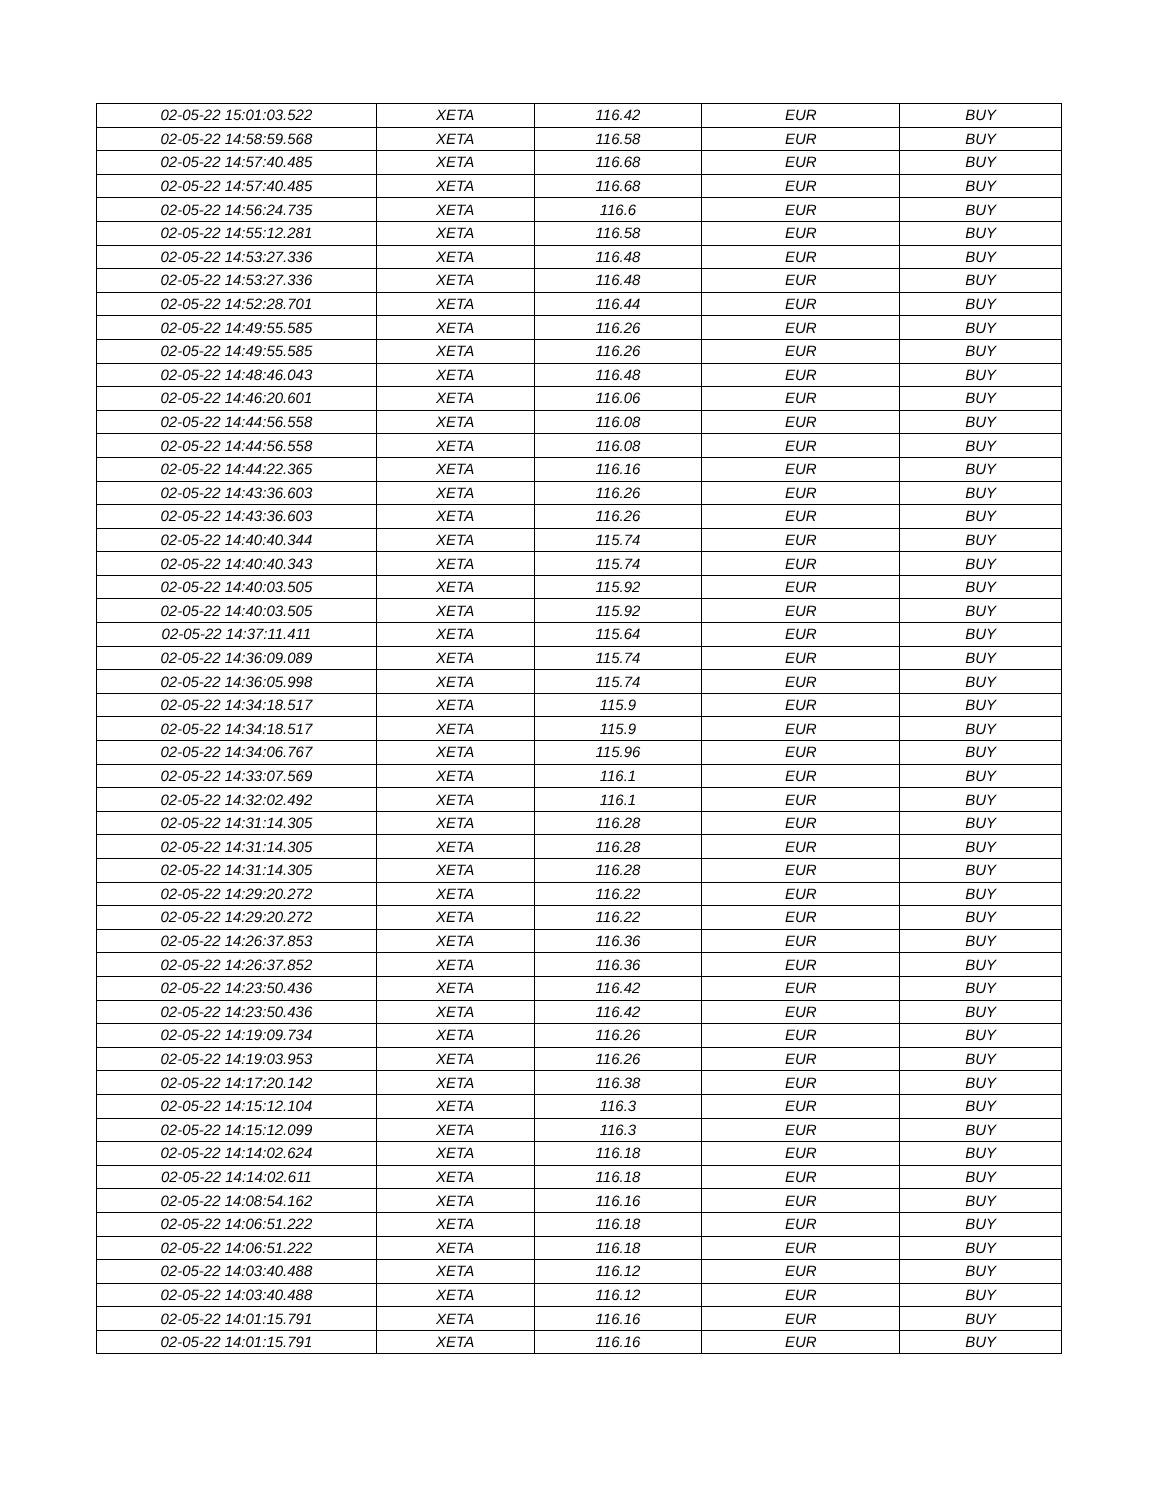| 02-05-22 15:01:03.522 | XETA | 116.42 | EUR | BUY |
| 02-05-22 14:58:59.568 | XETA | 116.58 | EUR | BUY |
| 02-05-22 14:57:40.485 | XETA | 116.68 | EUR | BUY |
| 02-05-22 14:57:40.485 | XETA | 116.68 | EUR | BUY |
| 02-05-22 14:56:24.735 | XETA | 116.6 | EUR | BUY |
| 02-05-22 14:55:12.281 | XETA | 116.58 | EUR | BUY |
| 02-05-22 14:53:27.336 | XETA | 116.48 | EUR | BUY |
| 02-05-22 14:53:27.336 | XETA | 116.48 | EUR | BUY |
| 02-05-22 14:52:28.701 | XETA | 116.44 | EUR | BUY |
| 02-05-22 14:49:55.585 | XETA | 116.26 | EUR | BUY |
| 02-05-22 14:49:55.585 | XETA | 116.26 | EUR | BUY |
| 02-05-22 14:48:46.043 | XETA | 116.48 | EUR | BUY |
| 02-05-22 14:46:20.601 | XETA | 116.06 | EUR | BUY |
| 02-05-22 14:44:56.558 | XETA | 116.08 | EUR | BUY |
| 02-05-22 14:44:56.558 | XETA | 116.08 | EUR | BUY |
| 02-05-22 14:44:22.365 | XETA | 116.16 | EUR | BUY |
| 02-05-22 14:43:36.603 | XETA | 116.26 | EUR | BUY |
| 02-05-22 14:43:36.603 | XETA | 116.26 | EUR | BUY |
| 02-05-22 14:40:40.344 | XETA | 115.74 | EUR | BUY |
| 02-05-22 14:40:40.343 | XETA | 115.74 | EUR | BUY |
| 02-05-22 14:40:03.505 | XETA | 115.92 | EUR | BUY |
| 02-05-22 14:40:03.505 | XETA | 115.92 | EUR | BUY |
| 02-05-22 14:37:11.411 | XETA | 115.64 | EUR | BUY |
| 02-05-22 14:36:09.089 | XETA | 115.74 | EUR | BUY |
| 02-05-22 14:36:05.998 | XETA | 115.74 | EUR | BUY |
| 02-05-22 14:34:18.517 | XETA | 115.9 | EUR | BUY |
| 02-05-22 14:34:18.517 | XETA | 115.9 | EUR | BUY |
| 02-05-22 14:34:06.767 | XETA | 115.96 | EUR | BUY |
| 02-05-22 14:33:07.569 | XETA | 116.1 | EUR | BUY |
| 02-05-22 14:32:02.492 | XETA | 116.1 | EUR | BUY |
| 02-05-22 14:31:14.305 | XETA | 116.28 | EUR | BUY |
| 02-05-22 14:31:14.305 | XETA | 116.28 | EUR | BUY |
| 02-05-22 14:31:14.305 | XETA | 116.28 | EUR | BUY |
| 02-05-22 14:29:20.272 | XETA | 116.22 | EUR | BUY |
| 02-05-22 14:29:20.272 | XETA | 116.22 | EUR | BUY |
| 02-05-22 14:26:37.853 | XETA | 116.36 | EUR | BUY |
| 02-05-22 14:26:37.852 | XETA | 116.36 | EUR | BUY |
| 02-05-22 14:23:50.436 | XETA | 116.42 | EUR | BUY |
| 02-05-22 14:23:50.436 | XETA | 116.42 | EUR | BUY |
| 02-05-22 14:19:09.734 | XETA | 116.26 | EUR | BUY |
| 02-05-22 14:19:03.953 | XETA | 116.26 | EUR | BUY |
| 02-05-22 14:17:20.142 | XETA | 116.38 | EUR | BUY |
| 02-05-22 14:15:12.104 | XETA | 116.3 | EUR | BUY |
| 02-05-22 14:15:12.099 | XETA | 116.3 | EUR | BUY |
| 02-05-22 14:14:02.624 | XETA | 116.18 | EUR | BUY |
| 02-05-22 14:14:02.611 | XETA | 116.18 | EUR | BUY |
| 02-05-22 14:08:54.162 | XETA | 116.16 | EUR | BUY |
| 02-05-22 14:06:51.222 | XETA | 116.18 | EUR | BUY |
| 02-05-22 14:06:51.222 | XETA | 116.18 | EUR | BUY |
| 02-05-22 14:03:40.488 | XETA | 116.12 | EUR | BUY |
| 02-05-22 14:03:40.488 | XETA | 116.12 | EUR | BUY |
| 02-05-22 14:01:15.791 | XETA | 116.16 | EUR | BUY |
| 02-05-22 14:01:15.791 | XETA | 116.16 | EUR | BUY |